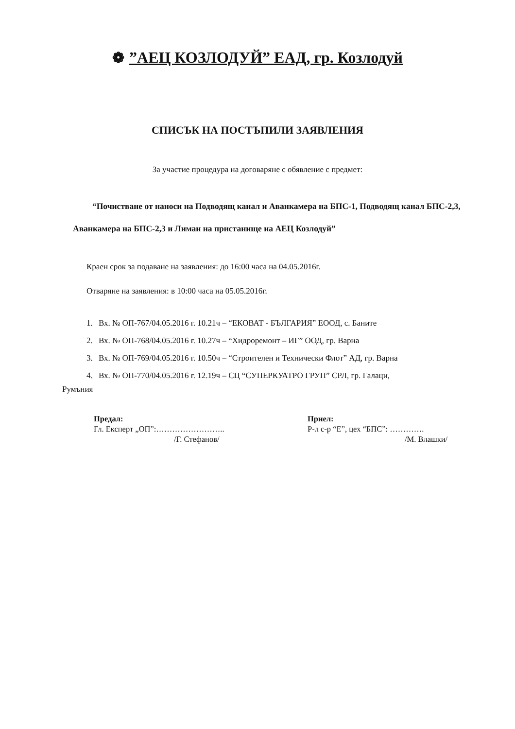❁”АЕЦ КОЗЛОДУЙ” ЕАД, гр. Козлодуй
СПИСЪК НА ПОСТЪПИЛИ ЗАЯВЛЕНИЯ
За участие процедура на договаряне с обявление с предмет:
“Почистване от наноси на Подводящ канал и Аванкамера на БПС-1, Подводящ канал БПС-2,3, Аванкамера на БПС-2,3 и Лиман на пристанище на АЕЦ Козлодуй”
Краен срок за подаване на заявления: до 16:00 часа на 04.05.2016г.
Отваряне на заявления: в 10:00 часа на 05.05.2016г.
1. Вх. № ОП-767/04.05.2016 г. 10.21ч – “ЕКОВАТ - БЪЛГАРИЯ” ЕООД, с. Баните
2. Вх. № ОП-768/04.05.2016 г. 10.27ч – “Хидроремонт – ИГ” ООД, гр. Варна
3. Вх. № ОП-769/04.05.2016 г. 10.50ч – “Строителен и Технически Флот” АД, гр. Варна
4. Вх. № ОП-770/04.05.2016 г. 12.19ч – СЦ “СУПЕРКУАТРО ГРУП” СРЛ, гр. Галаци,
Румъния
Предал:
Гл. Експерт „ОП”:……………………..
/Г. Стефанов/
Приел:
Р-л с-р “Е”, цех “БПС”: ………….
/М. Влашки/